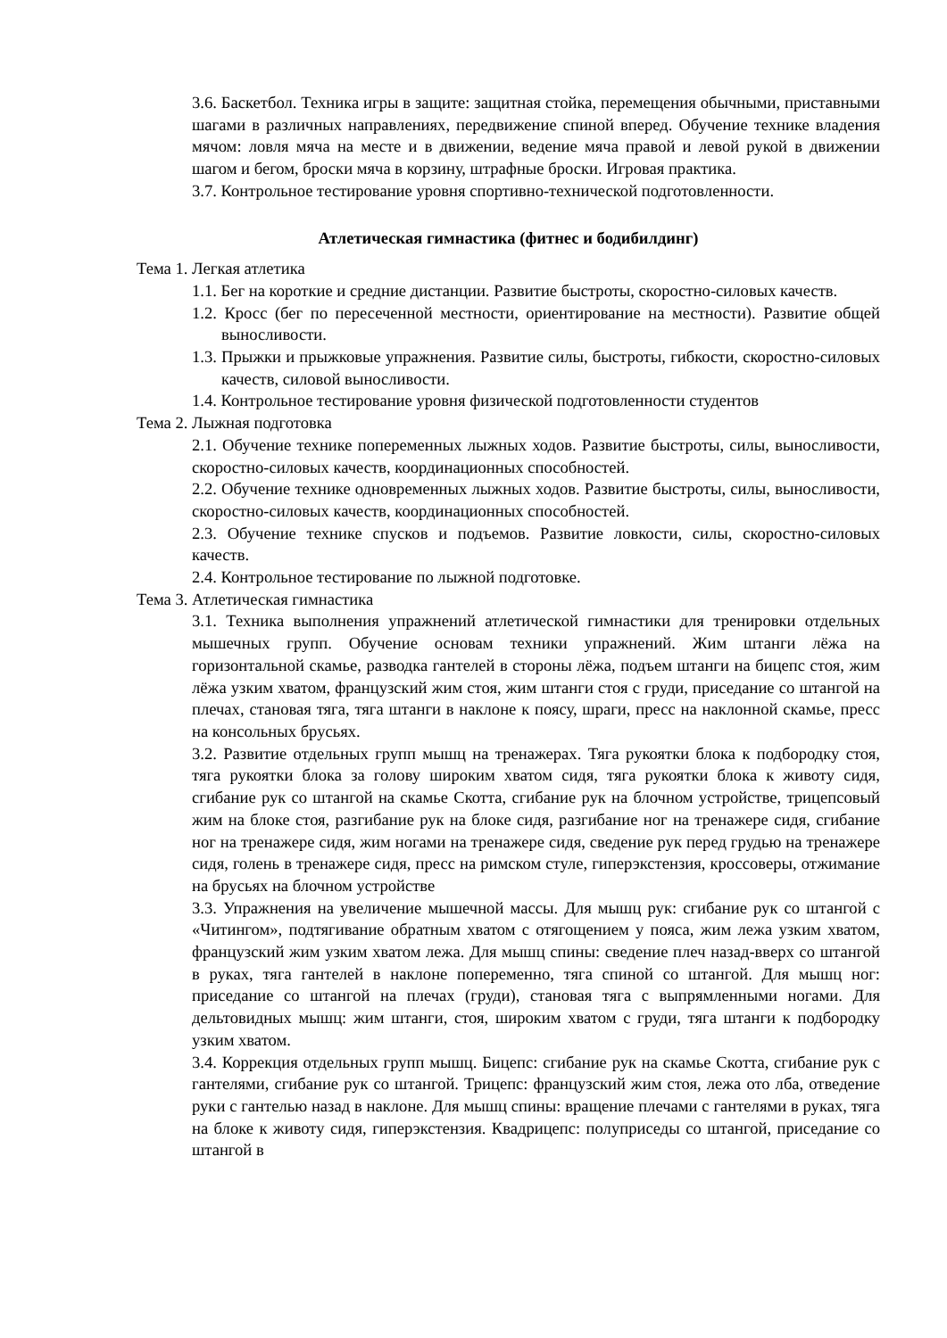3.6. Баскетбол. Техника игры в защите: защитная стойка, перемещения обычными, приставными шагами в различных направлениях, передвижение спиной вперед. Обучение технике владения мячом: ловля мяча на месте и в движении, ведение мяча правой и левой рукой в движении шагом и бегом, броски мяча в корзину, штрафные броски. Игровая практика.
3.7. Контрольное тестирование уровня спортивно-технической подготовленности.
Атлетическая гимнастика (фитнес и бодибилдинг)
Тема 1. Легкая атлетика
1.1. Бег на короткие и средние дистанции. Развитие быстроты, скоростно-силовых качеств.
1.2. Кросс (бег по пересеченной местности, ориентирование на местности). Развитие общей выносливости.
1.3. Прыжки и прыжковые упражнения. Развитие силы, быстроты, гибкости, скоростно-силовых качеств, силовой выносливости.
1.4. Контрольное тестирование уровня физической подготовленности студентов
Тема 2. Лыжная подготовка
2.1. Обучение технике попеременных лыжных ходов. Развитие быстроты, силы, выносливости, скоростно-силовых качеств, координационных способностей.
2.2. Обучение технике одновременных лыжных ходов. Развитие быстроты, силы, выносливости, скоростно-силовых качеств, координационных способностей.
2.3. Обучение технике спусков и подъемов. Развитие ловкости, силы, скоростно-силовых качеств.
2.4. Контрольное тестирование по лыжной подготовке.
Тема 3. Атлетическая гимнастика
3.1. Техника выполнения упражнений атлетической гимнастики для тренировки отдельных мышечных групп. Обучение основам техники упражнений. Жим штанги лёжа на горизонтальной скамье, разводка гантелей в стороны лёжа, подъем штанги на бицепс стоя, жим лёжа узким хватом, французский жим стоя, жим штанги стоя с груди, приседание со штангой на плечах, становая тяга, тяга штанги в наклоне к поясу, шраги, пресс на наклонной скамье, пресс на консольных брусьях.
3.2. Развитие отдельных групп мышц на тренажерах. Тяга рукоятки блока к подбородку стоя, тяга рукоятки блока за голову широким хватом сидя, тяга рукоятки блока к животу сидя, сгибание рук со штангой на скамье Скотта, сгибание рук на блочном устройстве, трицепсовый жим на блоке стоя, разгибание рук на блоке сидя, разгибание ног на тренажере сидя, сгибание ног на тренажере сидя, жим ногами на тренажере сидя, сведение рук перед грудью на тренажере сидя, голень в тренажере сидя, пресс на римском стуле, гиперэкстензия, кроссоверы, отжимание на брусьях на блочном устройстве
3.3. Упражнения на увеличение мышечной массы. Для мышц рук: сгибание рук со штангой с «Читингом», подтягивание обратным хватом с отягощением у пояса, жим лежа узким хватом, французский жим узким хватом лежа. Для мышц спины: сведение плеч назад-вверх со штангой в руках, тяга гантелей в наклоне попеременно, тяга спиной со штангой. Для мышц ног: приседание со штангой на плечах (груди), становая тяга с выпрямленными ногами. Для дельтовидных мышц: жим штанги, стоя, широким хватом с груди, тяга штанги к подбородку узким хватом.
3.4. Коррекция отдельных групп мышц. Бицепс: сгибание рук на скамье Скотта, сгибание рук с гантелями, сгибание рук со штангой. Трицепс: французский жим стоя, лежа ото лба, отведение руки с гантелью назад в наклоне. Для мышц спины: вращение плечами с гантелями в руках, тяга на блоке к животу сидя, гиперэкстензия. Квадрицепс: полуприседы со штангой, приседание со штангой в